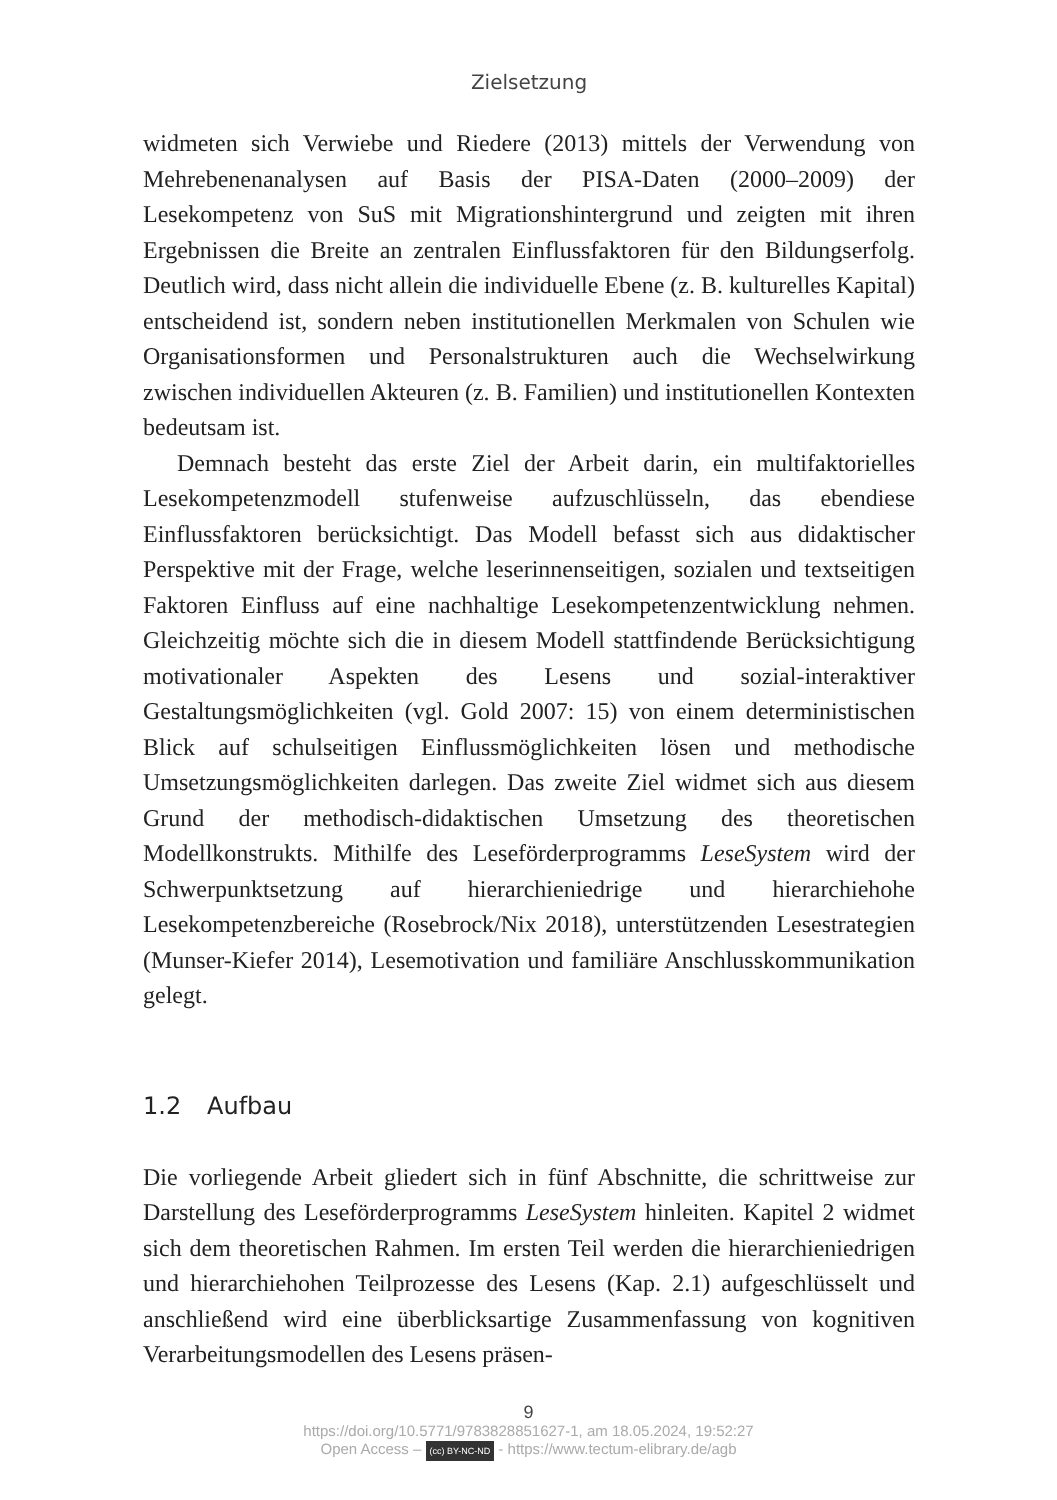Zielsetzung
widmeten sich Verwiebe und Riedere (2013) mittels der Verwendung von Mehrebenenanalysen auf Basis der PISA-Daten (2000–2009) der Lesekompetenz von SuS mit Migrationshintergrund und zeigten mit ihren Ergebnissen die Breite an zentralen Einflussfaktoren für den Bildungserfolg. Deutlich wird, dass nicht allein die individuelle Ebene (z. B. kulturelles Kapital) entscheidend ist, sondern neben institutionellen Merkmalen von Schulen wie Organisationsformen und Personalstrukturen auch die Wechselwirkung zwischen individuellen Akteuren (z. B. Familien) und institutionellen Kontexten bedeutsam ist.
Demnach besteht das erste Ziel der Arbeit darin, ein multifaktorielles Lesekompetenzmodell stufenweise aufzuschlüsseln, das ebendiese Einflussfaktoren berücksichtigt. Das Modell befasst sich aus didaktischer Perspektive mit der Frage, welche leserinnenseitigen, sozialen und textseitigen Faktoren Einfluss auf eine nachhaltige Lesekompetenzentwicklung nehmen. Gleichzeitig möchte sich die in diesem Modell stattfindende Berücksichtigung motivationaler Aspekten des Lesens und sozial-interaktiver Gestaltungsmöglichkeiten (vgl. Gold 2007: 15) von einem deterministischen Blick auf schulseitigen Einflussmöglichkeiten lösen und methodische Umsetzungsmöglichkeiten darlegen. Das zweite Ziel widmet sich aus diesem Grund der methodisch-didaktischen Umsetzung des theoretischen Modellkonstrukts. Mithilfe des Leseförderprogramms LeseSystem wird der Schwerpunktsetzung auf hierarchieniedrige und hierarchiehohe Lesekompetenzbereiche (Rosebrock/Nix 2018), unterstützenden Lesestrategien (Munser-Kiefer 2014), Lesemotivation und familiäre Anschlusskommunikation gelegt.
1.2 Aufbau
Die vorliegende Arbeit gliedert sich in fünf Abschnitte, die schrittweise zur Darstellung des Leseförderprogramms LeseSystem hinleiten. Kapitel 2 widmet sich dem theoretischen Rahmen. Im ersten Teil werden die hierarchieniedrigen und hierarchiehohen Teilprozesse des Lesens (Kap. 2.1) aufgeschlüsselt und anschließend wird eine überblicksartige Zusammenfassung von kognitiven Verarbeitungsmodellen des Lesens präsen-
9
https://doi.org/10.5771/9783828851627-1, am 18.05.2024, 19:52:27
Open Access – (cc) BY-NC-ND - https://www.tectum-elibrary.de/agb